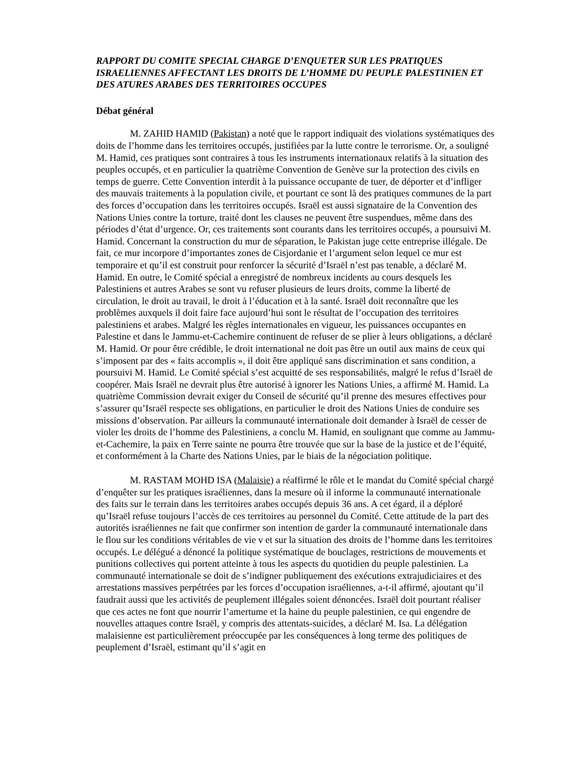RAPPORT DU COMITE SPECIAL CHARGE D’ENQUETER SUR LES PRATIQUES ISRAELIENNES AFFECTANT LES DROITS DE L’HOMME DU PEUPLE PALESTINIEN ET DES ATURES ARABES DES TERRITOIRES OCCUPES
Débat général
M. ZAHID HAMID (Pakistan) a noté que le rapport indiquait des violations systématiques des doits de l’homme dans les territoires occupés, justifiées par la lutte contre le terrorisme. Or, a souligné M. Hamid, ces pratiques sont contraires à tous les instruments internationaux relatifs à la situation des peuples occupés, et en particulier la quatrième Convention de Genève sur la protection des civils en temps de guerre. Cette Convention interdit à la puissance occupante de tuer, de déporter et d’infliger des mauvais traitements à la population civile, et pourtant ce sont là des pratiques communes de la part des forces d’occupation dans les territoires occupés. Israël est aussi signataire de la Convention des Nations Unies contre la torture, traité dont les clauses ne peuvent être suspendues, même dans des périodes d’état d’urgence. Or, ces traitements sont courants dans les territoires occupés, a poursuivi M. Hamid. Concernant la construction du mur de séparation, le Pakistan juge cette entreprise illégale. De fait, ce mur incorpore d’importantes zones de Cisjordanie et l’argument selon lequel ce mur est temporaire et qu’il est construit pour renforcer la sécurité d’Israël n’est pas tenable, a déclaré M. Hamid. En outre, le Comité spécial a enregistré de nombreux incidents au cours desquels les Palestiniens et autres Arabes se sont vu refuser plusieurs de leurs droits, comme la liberté de circulation, le droit au travail, le droit à l’éducation et à la santé. Israël doit reconnaître que les problèmes auxquels il doit faire face aujourd’hui sont le résultat de l’occupation des territoires palestiniens et arabes. Malgré les règles internationales en vigueur, les puissances occupantes en Palestine et dans le Jammu-et-Cachemire continuent de refuser de se plier à leurs obligations, a déclaré M. Hamid. Or pour être crédible, le droit international ne doit pas être un outil aux mains de ceux qui s’imposent par des « faits accomplis », il doit être appliqué sans discrimination et sans condition, a poursuivi M. Hamid. Le Comité spécial s’est acquitté de ses responsabilités, malgré le refus d’Israël de coopérer. Mais Israël ne devrait plus être autorisé à ignorer les Nations Unies, a affirmé M. Hamid. La quatrième Commission devrait exiger du Conseil de sécurité qu’il prenne des mesures effectives pour s’assurer qu’Israël respecte ses obligations, en particulier le droit des Nations Unies de conduire ses missions d’observation. Par ailleurs la communauté internationale doit demander à Israël de cesser de violer les droits de l’homme des Palestiniens, a conclu M. Hamid, en soulignant que comme au Jammu-et-Cachemire, la paix en Terre sainte ne pourra être trouvée que sur la base de la justice et de l’équité, et conformément à la Charte des Nations Unies, par le biais de la négociation politique.
M. RASTAM MOHD ISA (Malaisie) a réaffirmé le rôle et le mandat du Comité spécial chargé d’enquêter sur les pratiques israéliennes, dans la mesure où il informe la communauté internationale des faits sur le terrain dans les territoires arabes occupés depuis 36 ans. A cet égard, il a déploré qu’Israël refuse toujours l’accès de ces territoires au personnel du Comité. Cette attitude de la part des autorités israéliennes ne fait que confirmer son intention de garder la communauté internationale dans le flou sur les conditions véritables de vie v et sur la situation des droits de l’homme dans les territoires occupés. Le délégué a dénoncé la politique systématique de bouclages, restrictions de mouvements et punitions collectives qui portent atteinte à tous les aspects du quotidien du peuple palestinien. La communauté internationale se doit de s’indigner publiquement des exécutions extrajudiciaires et des arrestations massives perpétrées par les forces d’occupation israéliennes, a-t-il affirmé, ajoutant qu’il faudrait aussi que les activités de peuplement illégales soient dénoncées. Israël doit pourtant réaliser que ces actes ne font que nourrir l’amertume et la haine du peuple palestinien, ce qui engendre de nouvelles attaques contre Israël, y compris des attentats-suicides, a déclaré M. Isa. La délégation malaisienne est particulièrement préoccupée par les conséquences à long terme des politiques de peuplement d’Israël, estimant qu’il s’agit en